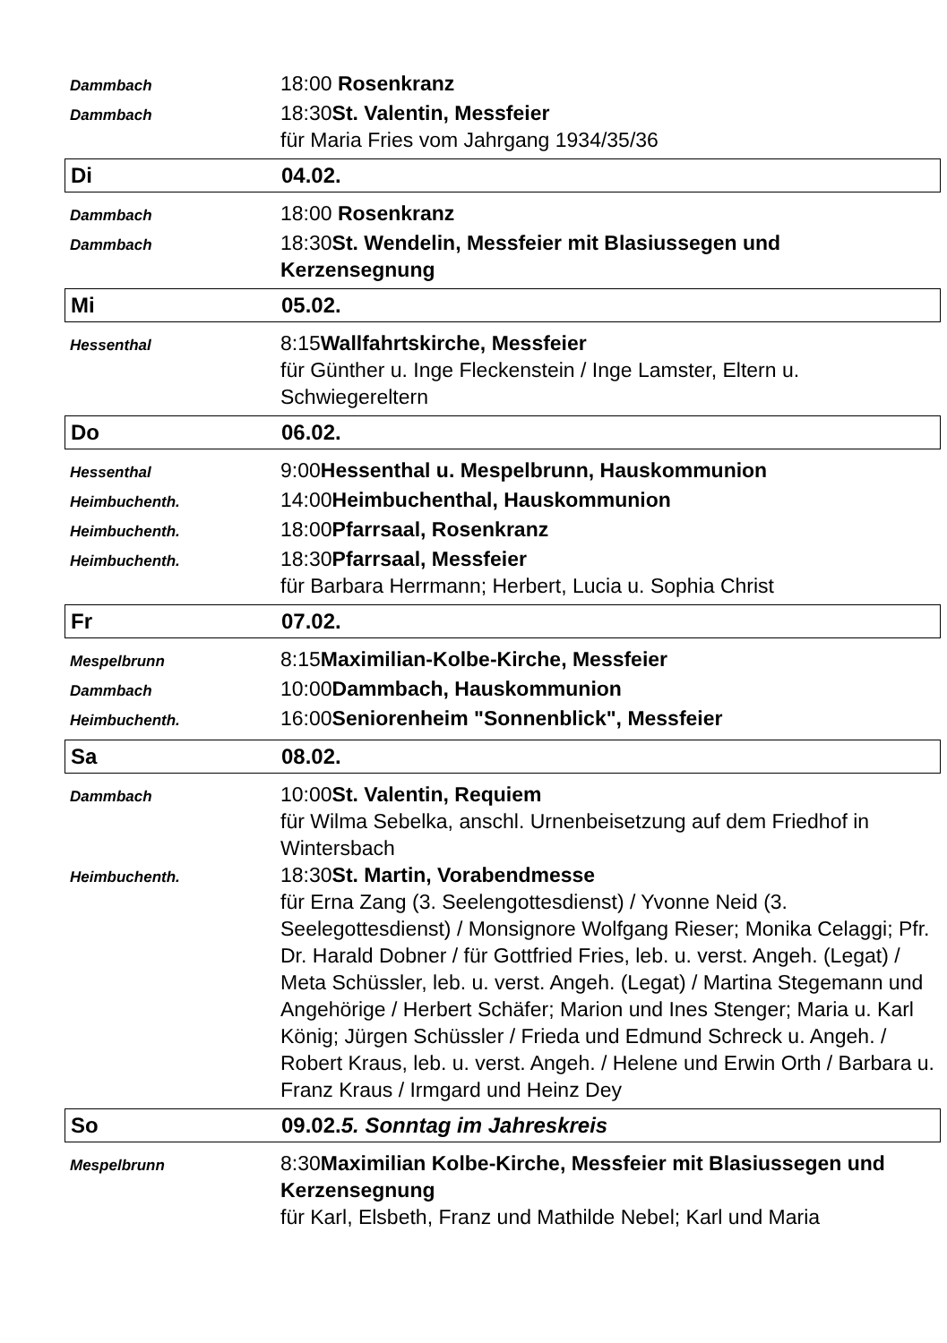Dammbach
18:00 Rosenkranz
Dammbach
18:30St. Valentin, Messfeier
für Maria Fries vom Jahrgang 1934/35/36
Di 04.02.
Dammbach
18:00 Rosenkranz
Dammbach
18:30St. Wendelin, Messfeier mit Blasiussegen und Kerzensegnung
Mi 05.02.
Hessenthal
8:15Wallfahrtskirche, Messfeier
für Günther u. Inge Fleckenstein / Inge Lamster, Eltern u. Schwiegereltern
Do 06.02.
Hessenthal
9:00Hessenthal u. Mespelbrunn, Hauskommunion
Heimbuchenth.
14:00Heimbuchenthal, Hauskommunion
Heimbuchenth.
18:00Pfarrsaal, Rosenkranz
Heimbuchenth.
18:30Pfarrsaal, Messfeier
für Barbara Herrmann; Herbert, Lucia u. Sophia Christ
Fr 07.02.
Mespelbrunn
8:15Maximilian-Kolbe-Kirche, Messfeier
Dammbach
10:00Dammbach, Hauskommunion
Heimbuchenth.
16:00Seniorenheim "Sonnenblick", Messfeier
Sa 08.02.
Dammbach
10:00St. Valentin, Requiem
für Wilma Sebelka, anschl. Urnenbeisetzung auf dem Friedhof in Wintersbach
Heimbuchenth.
18:30St. Martin, Vorabendmesse
für Erna Zang (3. Seelengottesdienst) / Yvonne Neid (3. Seelegottesdienst) / Monsignore Wolfgang Rieser; Monika Celaggi; Pfr. Dr. Harald Dobner / für Gottfried Fries, leb. u. verst. Angeh. (Legat) / Meta Schüssler, leb. u. verst. Angeh. (Legat) / Martina Stegemann und Angehörige / Herbert Schäfer; Marion und Ines Stenger; Maria u. Karl König; Jürgen Schüssler / Frieda und Edmund Schreck u. Angeh. / Robert Kraus, leb. u. verst. Angeh. / Helene und Erwin Orth / Barbara u. Franz Kraus / Irmgard und Heinz Dey
So
09.02.5. Sonntag im Jahreskreis
Mespelbrunn
8:30Maximilian Kolbe-Kirche, Messfeier mit Blasiussegen und Kerzensegnung
für Karl, Elsbeth, Franz und Mathilde Nebel; Karl und Maria